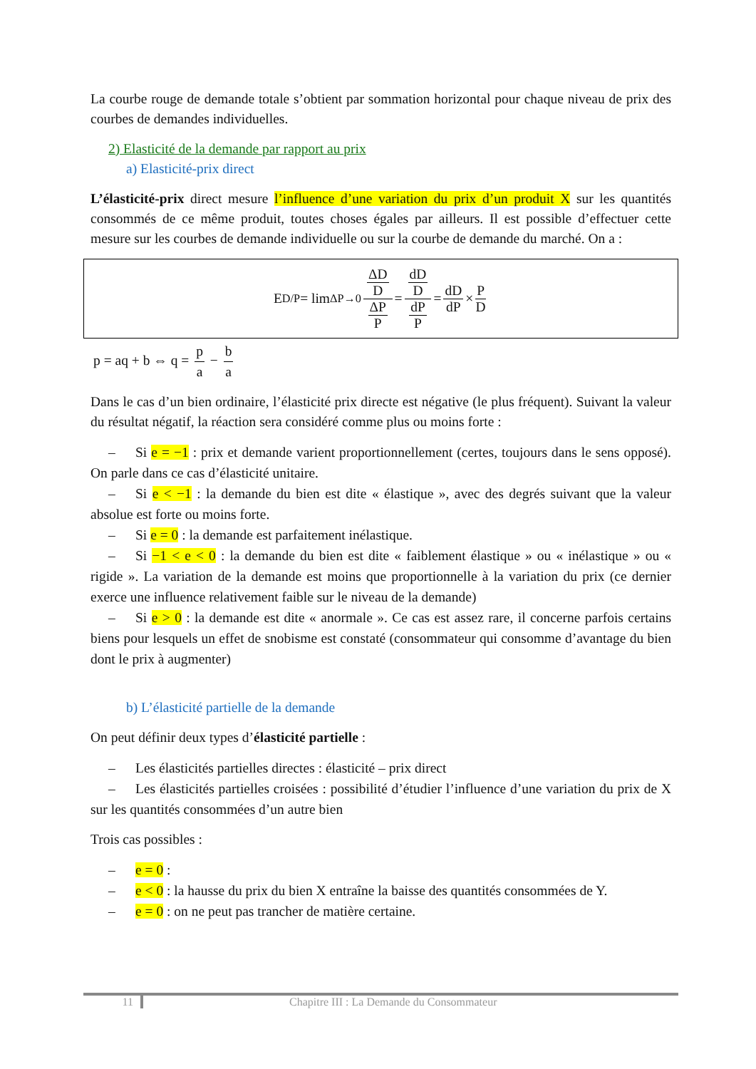La courbe rouge de demande totale s’obtient par sommation horizontal pour chaque niveau de prix des courbes de demandes individuelles.
2) Elasticité de la demande par rapport au prix
a) Elasticité-prix direct
L’élasticité-prix direct mesure l’influence d’une variation du prix d’un produit X sur les quantités consommés de ce même produit, toutes choses égales par ailleurs. Il est possible d’effectuer cette mesure sur les courbes de demande individuelle ou sur la courbe de demande du marché. On a :
E<sub>D/P</sub> = lim<sub>ΔP→0</sub> ΔD D ΔP P = dD D dP P = dD dP × P D
p = aq + b ⇔ q = p a − b a
Dans le cas d’un bien ordinaire, l’élasticité prix directe est négative (le plus fréquent). Suivant la valeur du résultat négatif, la réaction sera considéré comme plus ou moins forte :
– Si e = −1 : prix et demande varient proportionnellement (certes, toujours dans le sens opposé). On parle dans ce cas d’élasticité unitaire.
– Si e < −1 : la demande du bien est dite « élastique », avec des degrés suivant que la valeur absolue est forte ou moins forte.
– Si e = 0 : la demande est parfaitement inélastique.
– Si −1 < e < 0 : la demande du bien est dite « faiblement élastique » ou « inélastique » ou « rigide ». La variation de la demande est moins que proportionnelle à la variation du prix (ce dernier exerce une influence relativement faible sur le niveau de la demande)
– Si e > 0 : la demande est dite « anormale ». Ce cas est assez rare, il concerne parfois certains biens pour lesquels un effet de snobisme est constaté (consommateur qui consomme d’avantage du bien dont le prix à augmenter)
b) L’élasticité partielle de la demande
On peut définir deux types d’élasticité partielle :
– Les élasticités partielles directes : élasticité – prix direct
– Les élasticités partielles croisées : possibilité d’étudier l’influence d’une variation du prix de X sur les quantités consommées d’un autre bien
Trois cas possibles :
– e = 0 :
– e < 0 : la hausse du prix du bien X entraîne la baisse des quantités consommées de Y.
– e = 0 : on ne peut pas trancher de matière certaine.
11 Chapitre III : La Demande du Consommateur